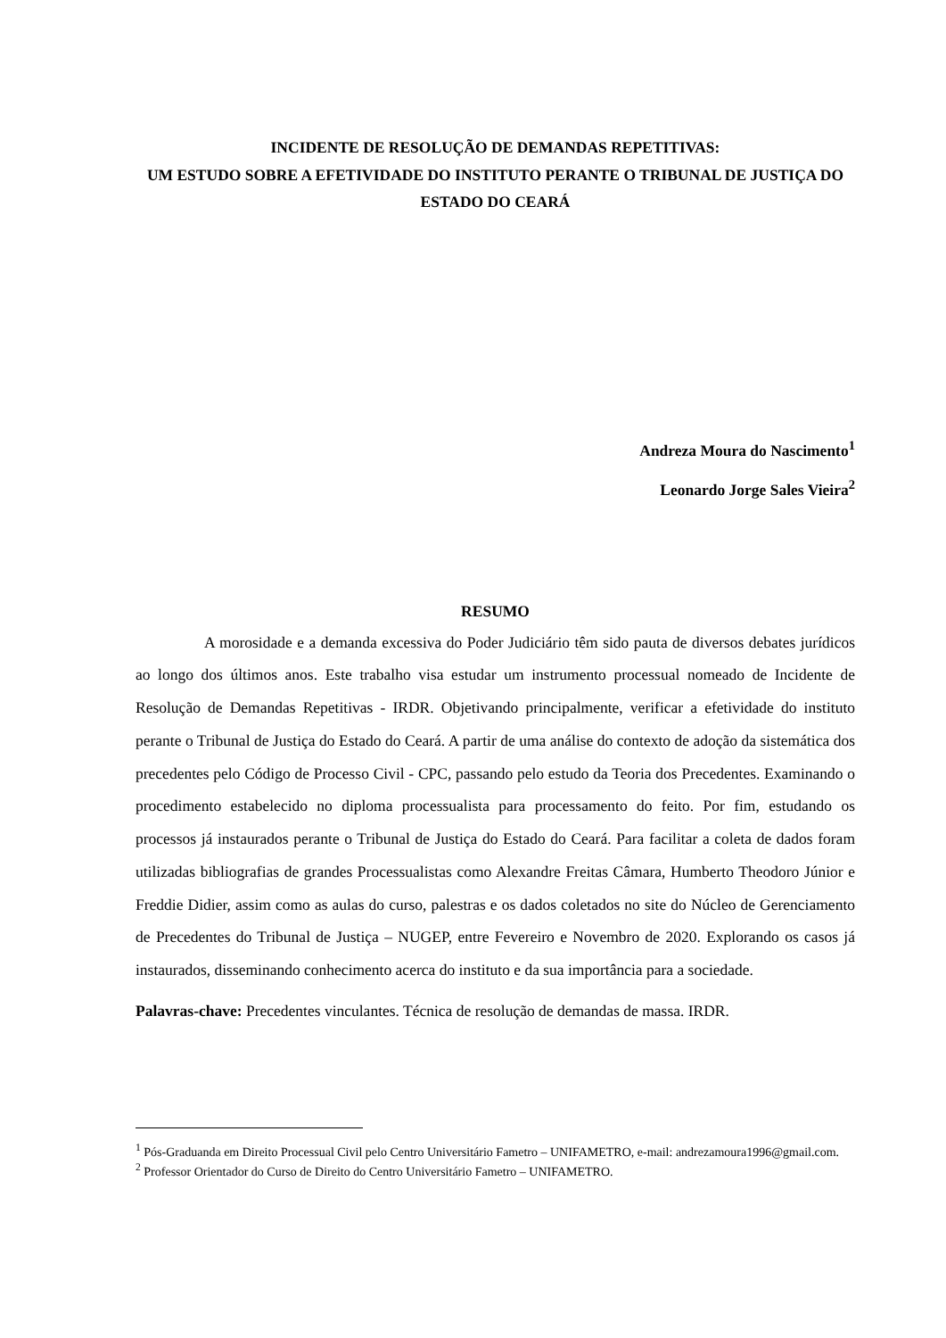INCIDENTE DE RESOLUÇÃO DE DEMANDAS REPETITIVAS:
UM ESTUDO SOBRE A EFETIVIDADE DO INSTITUTO PERANTE O TRIBUNAL DE JUSTIÇA DO ESTADO DO CEARÁ
Andreza Moura do Nascimento<sup>1</sup>
Leonardo Jorge Sales Vieira<sup>2</sup>
RESUMO
A morosidade e a demanda excessiva do Poder Judiciário têm sido pauta de diversos debates jurídicos ao longo dos últimos anos. Este trabalho visa estudar um instrumento processual nomeado de Incidente de Resolução de Demandas Repetitivas - IRDR. Objetivando principalmente, verificar a efetividade do instituto perante o Tribunal de Justiça do Estado do Ceará. A partir de uma análise do contexto de adoção da sistemática dos precedentes pelo Código de Processo Civil - CPC, passando pelo estudo da Teoria dos Precedentes. Examinando o procedimento estabelecido no diploma processualista para processamento do feito. Por fim, estudando os processos já instaurados perante o Tribunal de Justiça do Estado do Ceará. Para facilitar a coleta de dados foram utilizadas bibliografias de grandes Processualistas como Alexandre Freitas Câmara, Humberto Theodoro Júnior e Freddie Didier, assim como as aulas do curso, palestras e os dados coletados no site do Núcleo de Gerenciamento de Precedentes do Tribunal de Justiça – NUGEP, entre Fevereiro e Novembro de 2020. Explorando os casos já instaurados, disseminando conhecimento acerca do instituto e da sua importância para a sociedade.
Palavras-chave: Precedentes vinculantes. Técnica de resolução de demandas de massa. IRDR.
<sup>1</sup> Pós-Graduanda em Direito Processual Civil pelo Centro Universitário Fametro – UNIFAMETRO, e-mail: andrezamoura1996@gmail.com.
<sup>2</sup> Professor Orientador do Curso de Direito do Centro Universitário Fametro – UNIFAMETRO.